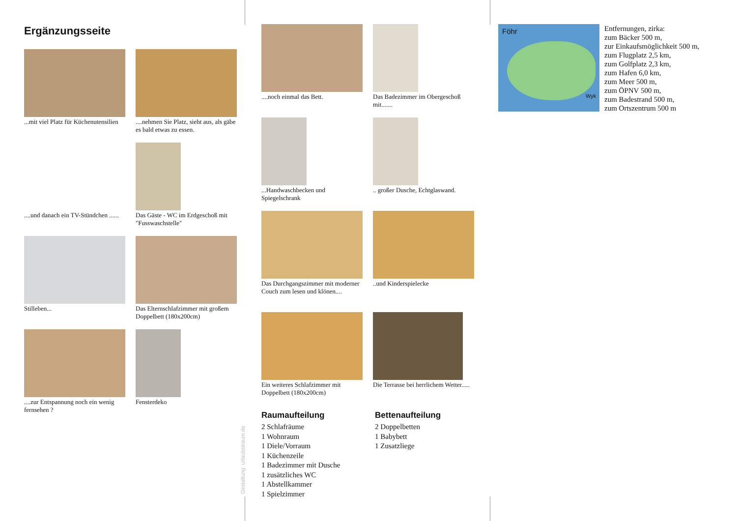Ergänzungsseite
...mit viel Platz für Küchenutensilien
....nehmen Sie Platz, sieht aus, als gäbe es bald etwas zu essen.
....und danach ein TV-Stündchen ......
Das Gäste - WC im Erdgeschoß mit "Fusswaschstelle"
Stilleben...
Das Elternschlafzimmer mit großem Doppelbett (180x200cm)
....zur Entspannung noch ein wenig fernsehen ?
Fensterdeko
Gestaltung: urlaubstraum.de
....noch einmal das Bett.
Das Badezimmer im Obergeschoß mit.......
...Handwaschbecken und Spiegelschrank
.. großer Dusche, Echtglaswand.
Das Durchgangszimmer mit moderner Couch zum lesen und klönen....
..und Kinderspielecke
Ein weiteres Schlafzimmer mit Doppelbett (180x200cm)
Die Terrasse bei herrlichem Wetter.....
Raumaufteilung
2 Schlafräume
1 Wohnraum
1 Diele/Vorraum
1 Küchenzeile
1 Badezimmer mit Dusche
1 zusätzliches WC
1 Abstellkammer
1 Spielzimmer
Bettenaufteilung
2 Doppelbetten
1 Babybett
1 Zusatzliege
Föhr
Wyk
Entfernungen, zirka:
zum Bäcker 500 m,
zur Einkaufsmöglichkeit 500 m,
zum Flugplatz 2,5 km,
zum Golfplatz 2,3 km,
zum Hafen 6,0 km,
zum Meer 500 m,
zum ÖPNV 500 m,
zum Badestrand 500 m,
zum Ortszentrum 500 m